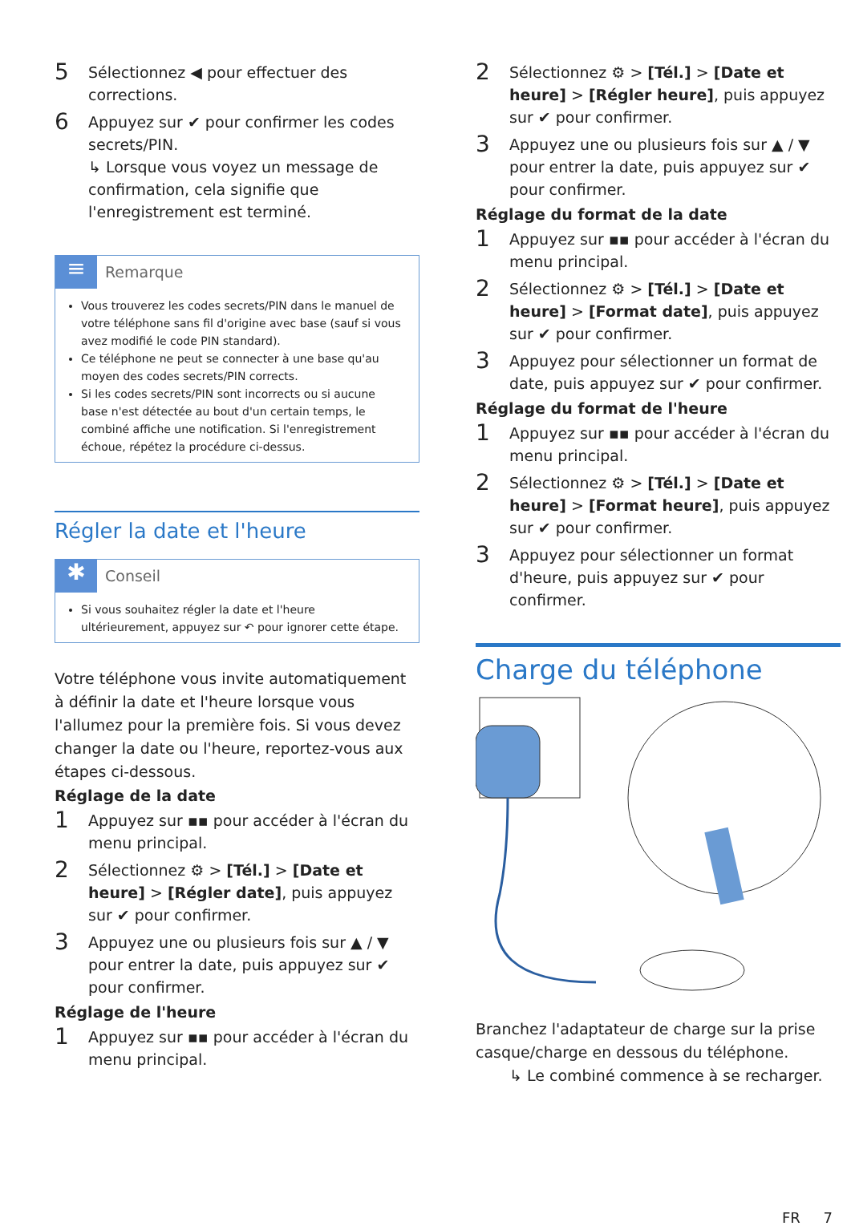5 Sélectionnez ◀ pour effectuer des corrections.
6 Appuyez sur ✔ pour confirmer les codes secrets/PIN.
↳ Lorsque vous voyez un message de confirmation, cela signifie que l'enregistrement est terminé.
≡
Remarque
Vous trouverez les codes secrets/PIN dans le manuel de votre téléphone sans fil d'origine avec base (sauf si vous avez modifié le code PIN standard).
Ce téléphone ne peut se connecter à une base qu'au moyen des codes secrets/PIN corrects.
Si les codes secrets/PIN sont incorrects ou si aucune base n'est détectée au bout d'un certain temps, le combiné affiche une notification. Si l'enregistrement échoue, répétez la procédure ci-dessus.
Régler la date et l'heure
✱
Conseil
Si vous souhaitez régler la date et l'heure ultérieurement, appuyez sur ↶ pour ignorer cette étape.
Votre téléphone vous invite automatiquement à définir la date et l'heure lorsque vous l'allumez pour la première fois. Si vous devez changer la date ou l'heure, reportez-vous aux étapes ci-dessous.
Réglage de la date
1 Appuyez sur ▪▪ pour accéder à l'écran du menu principal.
2 Sélectionnez ⚙ > [Tél.] > [Date et heure] > [Régler date], puis appuyez sur ✔ pour confirmer.
3 Appuyez une ou plusieurs fois sur ▲ / ▼ pour entrer la date, puis appuyez sur ✔ pour confirmer.
Réglage de l'heure
1 Appuyez sur ▪▪ pour accéder à l'écran du menu principal.
2 Sélectionnez ⚙ > [Tél.] > [Date et heure] > [Régler heure], puis appuyez sur ✔ pour confirmer.
3 Appuyez une ou plusieurs fois sur ▲ / ▼ pour entrer la date, puis appuyez sur ✔ pour confirmer.
Réglage du format de la date
1 Appuyez sur ▪▪ pour accéder à l'écran du menu principal.
2 Sélectionnez ⚙ > [Tél.] > [Date et heure] > [Format date], puis appuyez sur ✔ pour confirmer.
3 Appuyez pour sélectionner un format de date, puis appuyez sur ✔ pour confirmer.
Réglage du format de l'heure
1 Appuyez sur ▪▪ pour accéder à l'écran du menu principal.
2 Sélectionnez ⚙ > [Tél.] > [Date et heure] > [Format heure], puis appuyez sur ✔ pour confirmer.
3 Appuyez pour sélectionner un format d'heure, puis appuyez sur ✔ pour confirmer.
Charge du téléphone
Branchez l'adaptateur de charge sur la prise casque/charge en dessous du téléphone.
↳ Le combiné commence à se recharger.
FR 7